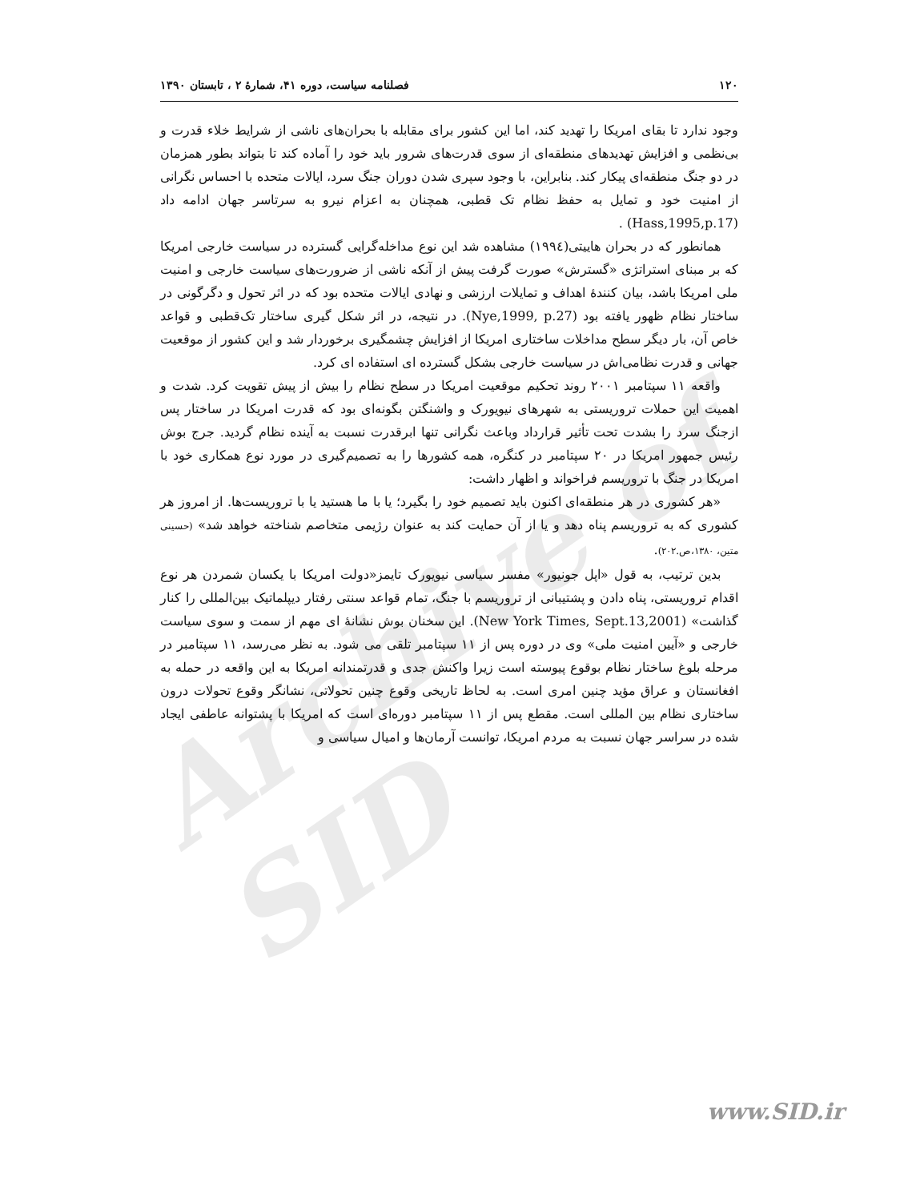Archive of SID
۱۲۰ فصلنامه سیاست، دوره ۴۱، شمارهٔ ۲ ، تابستان ۱۳۹۰
وجود ندارد تا بقای امریکا را تهدید کند، اما این کشور برای مقابله با بحران‌های ناشی از شرایط خلاء قدرت و بی‌نظمی و افزایش تهدیدهای منطقه‌ای از سوی قدرت‌های شرور باید خود را آماده کند تا بتواند بطور همزمان در دو جنگ منطقه‌ای پیکار کند. بنابراین، با وجود سپری شدن دوران جنگ سرد، ایالات متحده با احساس نگرانی از امنیت خود و تمایل به حفظ نظام تک قطبی، همچنان به اعزام نیرو به سرتاسر جهان ادامه داد (Hass,1995,p.17) .
همانطور که در بحران هاییتی(۱۹۹٤) مشاهده شد این نوع مداخله‌گرایی گسترده در سیاست خارجی امریکا که بر مبنای استراتژی «گسترش» صورت گرفت پیش از آنکه ناشی از ضرورت‌های سیاست خارجی و امنیت ملی امریکا باشد، بیان کنندهٔ اهداف و تمایلات ارزشی و نهادی ایالات متحده بود که در اثر تحول و دگرگونی در ساختار نظام ظهور یافته بود (Nye,1999, p.27). در نتیجه، در اثر شکل گیری ساختار تک‌قطبی و قواعد خاص آن، بار دیگر سطح مداخلات ساختاری امریکا از افزایش چشمگیری برخوردار شد و این کشور از موقعیت جهانی و قدرت نظامی‌اش در سیاست خارجی بشکل گسترده ای استفاده ای کرد.
واقعه ۱۱ سپتامبر ۲۰۰۱ روند تحکیم موقعیت امریکا در سطح نظام را بیش از پیش تقویت کرد. شدت و اهمیت این حملات تروریستی به شهرهای نیویورک و واشنگتن بگونه‌ای بود که قدرت امریکا در ساختار پس ازجنگ سرد را بشدت تحت تأثیر قرارداد وباعث نگرانی تنها ابرقدرت نسبت به آینده نظام گردید. جرج بوش رئیس جمهور امریکا در ۲۰ سپتامبر در کنگره، همه کشورها را به تصمیم‌گیری در مورد نوع همکاری خود با امریکا در جنگ با تروریسم فراخواند و اظهار داشت:
«هر کشوری در هر منطقه‌ای اکنون باید تصمیم خود را بگیرد؛ یا با ما هستید یا با تروریست‌ها. از امروز هر کشوری که به تروریسم پناه دهد و یا از آن حمایت کند به عنوان رژیمی متخاصم شناخته خواهد شد» (حسینی متین، ۱۳۸۰،ص.۲۰۲).
بدین ترتیب، به قول «اپل جونیور» مفسر سیاسی نیویورک تایمز«دولت امریکا با یکسان شمردن هر نوع اقدام تروریستی، پناه دادن و پشتیبانی از تروریسم با جنگ، تمام قواعد سنتی رفتار دیپلماتیک بین‌المللی را کنار گذاشت» (New York Times, Sept.13,2001). این سخنان بوش نشانهٔ ای مهم از سمت و سوی سیاست خارجی و «آیین امنیت ملی» وی در دوره پس از ۱۱ سپتامبر تلقی می شود. به نظر می‌رسد، ۱۱ سپتامبر در مرحله بلوغ ساختار نظام بوقوع پیوسته است زیرا واکنش جدی و قدرتمندانه امریکا به این واقعه در حمله به افغانستان و عراق مؤید چنین امری است. به لحاظ تاریخی وقوع چنین تحولاتی، نشانگر وقوع تحولات درون ساختاری نظام بین المللی است. مقطع پس از ۱۱ سپتامبر دوره‌ای است که امریکا با پشتوانه عاطفی ایجاد شده در سراسر جهان نسبت به مردم امریکا، توانست آرمان‌ها و امیال سیاسی و
www.SID.ir